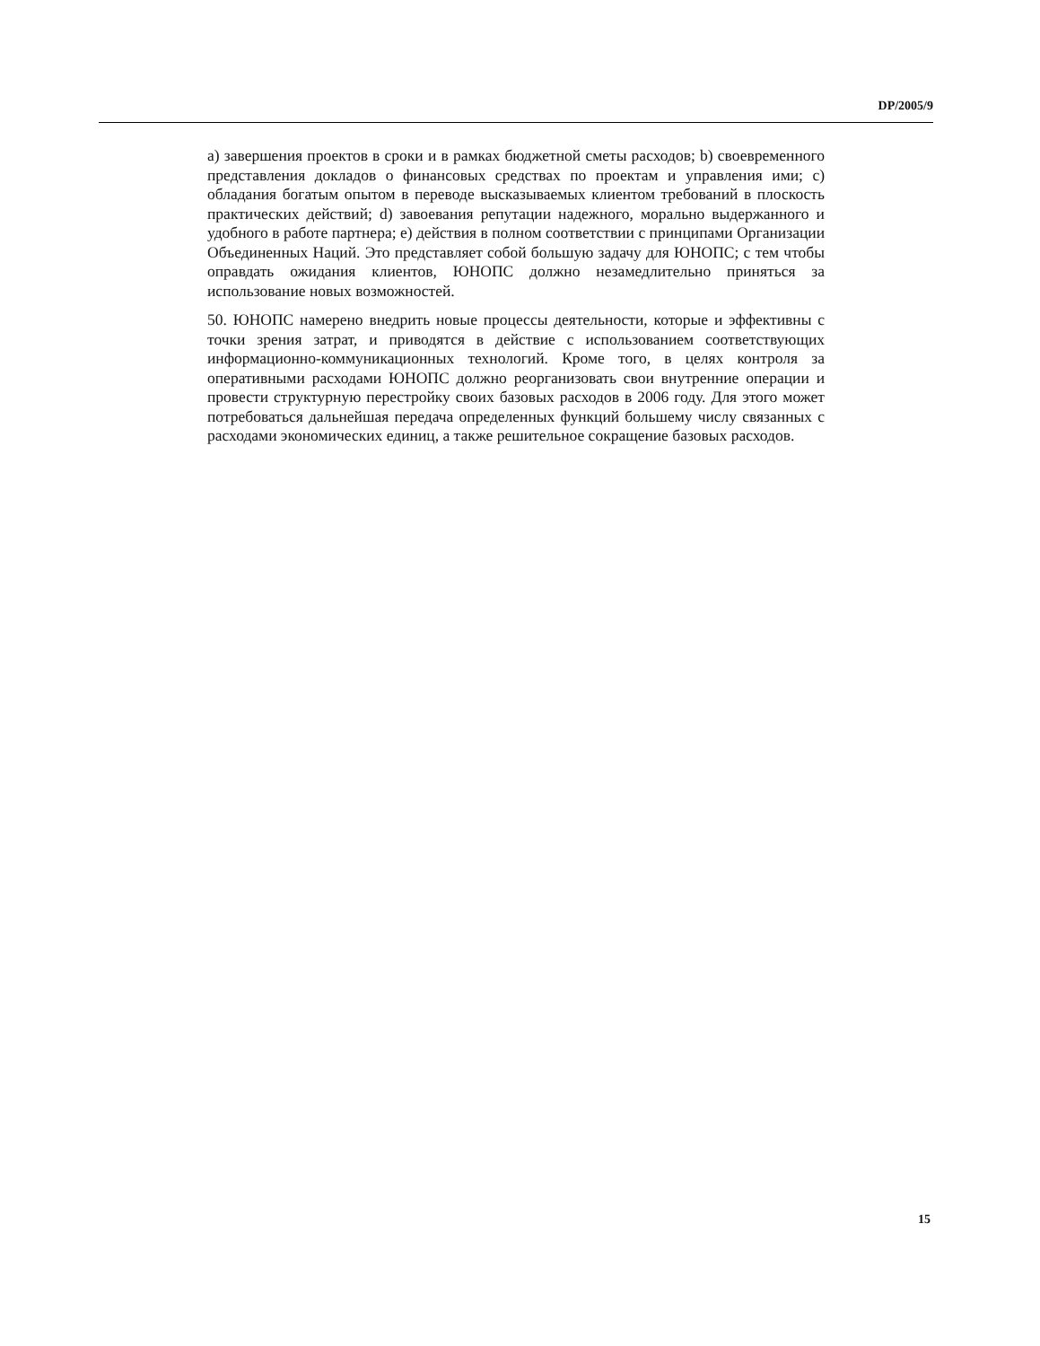DP/2005/9
a) завершения проектов в сроки и в рамках бюджетной сметы расходов; b) своевременного представления докладов о финансовых средствах по проектам и управления ими; c) обладания богатым опытом в переводе высказываемых клиентом требований в плоскость практических действий; d) завоевания репутации надежного, морально выдержанного и удобного в работе партнера; e) действия в полном соответствии с принципами Организации Объединенных Наций. Это представляет собой большую задачу для ЮНОПС; с тем чтобы оправдать ожидания клиентов, ЮНОПС должно незамедлительно приняться за использование новых возможностей.
50. ЮНОПС намерено внедрить новые процессы деятельности, которые и эффективны с точки зрения затрат, и приводятся в действие с использованием соответствующих информационно-коммуникационных технологий. Кроме того, в целях контроля за оперативными расходами ЮНОПС должно реорганизовать свои внутренние операции и провести структурную перестройку своих базовых расходов в 2006 году. Для этого может потребоваться дальнейшая передача определенных функций большему числу связанных с расходами экономических единиц, а также решительное сокращение базовых расходов.
15